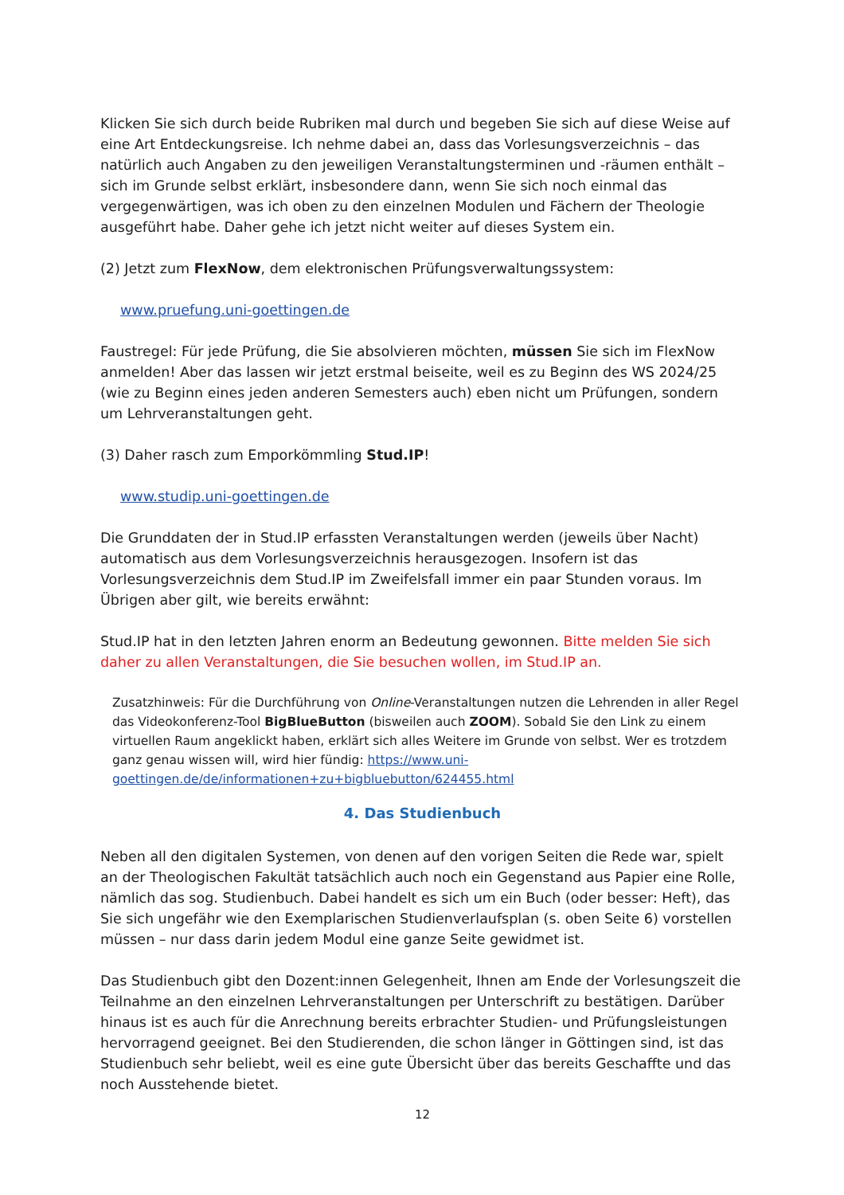Klicken Sie sich durch beide Rubriken mal durch und begeben Sie sich auf diese Weise auf eine Art Entdeckungsreise. Ich nehme dabei an, dass das Vorlesungsverzeichnis – das natürlich auch Angaben zu den jeweiligen Veranstaltungsterminen und -räumen enthält – sich im Grunde selbst erklärt, insbesondere dann, wenn Sie sich noch einmal das vergegenwärtigen, was ich oben zu den einzelnen Modulen und Fächern der Theologie ausgeführt habe. Daher gehe ich jetzt nicht weiter auf dieses System ein.
(2) Jetzt zum FlexNow, dem elektronischen Prüfungsverwaltungssystem:
www.pruefung.uni-goettingen.de
Faustregel: Für jede Prüfung, die Sie absolvieren möchten, müssen Sie sich im FlexNow anmelden! Aber das lassen wir jetzt erstmal beiseite, weil es zu Beginn des WS 2024/25 (wie zu Beginn eines jeden anderen Semesters auch) eben nicht um Prüfungen, sondern um Lehrveranstaltungen geht.
(3) Daher rasch zum Emporkömmling Stud.IP!
www.studip.uni-goettingen.de
Die Grunddaten der in Stud.IP erfassten Veranstaltungen werden (jeweils über Nacht) automatisch aus dem Vorlesungsverzeichnis herausgezogen. Insofern ist das Vorlesungsverzeichnis dem Stud.IP im Zweifelsfall immer ein paar Stunden voraus. Im Übrigen aber gilt, wie bereits erwähnt:
Stud.IP hat in den letzten Jahren enorm an Bedeutung gewonnen. Bitte melden Sie sich daher zu allen Veranstaltungen, die Sie besuchen wollen, im Stud.IP an.
Zusatzhinweis: Für die Durchführung von Online-Veranstaltungen nutzen die Lehrenden in aller Regel das Videokonferenz-Tool BigBlueButton (bisweilen auch ZOOM). Sobald Sie den Link zu einem virtuellen Raum angeklickt haben, erklärt sich alles Weitere im Grunde von selbst. Wer es trotzdem ganz genau wissen will, wird hier fündig: https://www.uni-goettingen.de/de/informationen+zu+bigbluebutton/624455.html
4. Das Studienbuch
Neben all den digitalen Systemen, von denen auf den vorigen Seiten die Rede war, spielt an der Theologischen Fakultät tatsächlich auch noch ein Gegenstand aus Papier eine Rolle, nämlich das sog. Studienbuch. Dabei handelt es sich um ein Buch (oder besser: Heft), das Sie sich ungefähr wie den Exemplarischen Studienverlaufsplan (s. oben Seite 6) vorstellen müssen – nur dass darin jedem Modul eine ganze Seite gewidmet ist.
Das Studienbuch gibt den Dozent:innen Gelegenheit, Ihnen am Ende der Vorlesungszeit die Teilnahme an den einzelnen Lehrveranstaltungen per Unterschrift zu bestätigen. Darüber hinaus ist es auch für die Anrechnung bereits erbrachter Studien- und Prüfungsleistungen hervorragend geeignet. Bei den Studierenden, die schon länger in Göttingen sind, ist das Studienbuch sehr beliebt, weil es eine gute Übersicht über das bereits Geschaffte und das noch Ausstehende bietet.
12